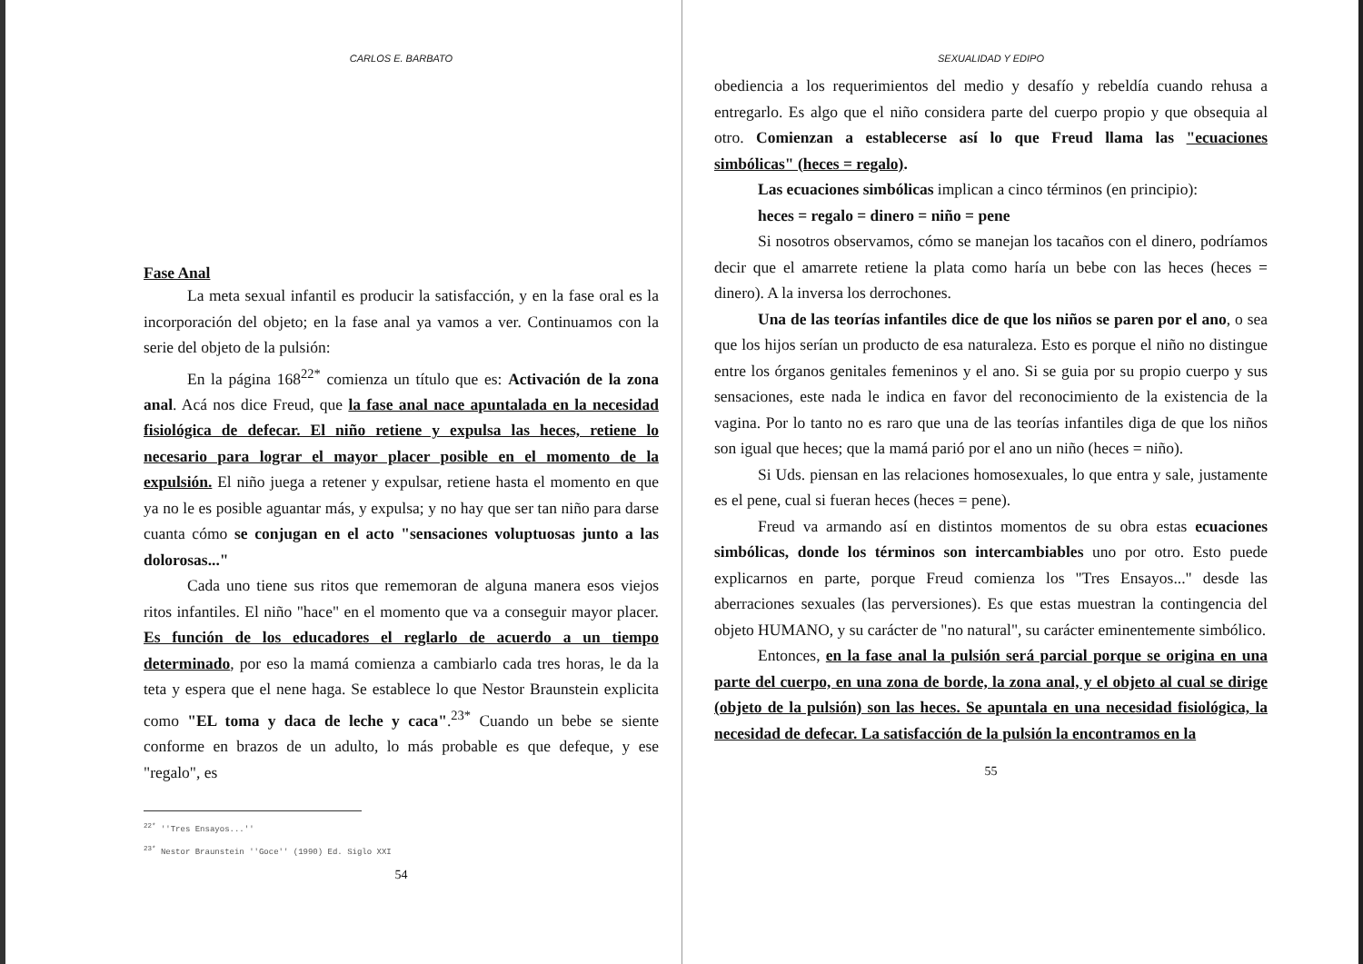CARLOS E. BARBATO
Fase Anal
La meta sexual infantil es producir la satisfacción, y en la fase oral es la incorporación del objeto; en la fase anal ya vamos a ver. Continuamos con la serie del objeto de la pulsión:
En la página 168<sup>22*</sup> comienza un título que es: Activación de la zona anal. Acá nos dice Freud, que la fase anal nace apuntalada en la necesidad fisiológica de defecar. El niño retiene y expulsa las heces, retiene lo necesario para lograr el mayor placer posible en el momento de la expulsión. El niño juega a retener y expulsar, retiene hasta el momento en que ya no le es posible aguantar más, y expulsa; y no hay que ser tan niño para darse cuanta cómo se conjugan en el acto "sensaciones voluptuosas junto a las dolorosas..."
Cada uno tiene sus ritos que rememoran de alguna manera esos viejos ritos infantiles. El niño "hace" en el momento que va a conseguir mayor placer. Es función de los educadores el reglarlo de acuerdo a un tiempo determinado, por eso la mamá comienza a cambiarlo cada tres horas, le da la teta y espera que el nene haga. Se establece lo que Nestor Braunstein explicita como "EL toma y daca de leche y caca".<sup>23*</sup> Cuando un bebe se siente conforme en brazos de un adulto, lo más probable es que defeque, y ese "regalo", es
<sup>22*</sup> ''Tres Ensayos...''
<sup>23*</sup> Nestor Braunstein ''Goce'' (1990) Ed. Siglo XXI
54
SEXUALIDAD Y EDIPO
obediencia a los requerimientos del medio y desafío y rebeldía cuando rehusa a entregarlo. Es algo que el niño considera parte del cuerpo propio y que obsequia al otro. Comienzan a establecerse así lo que Freud llama las "ecuaciones simbólicas" (heces = regalo).
Las ecuaciones simbólicas implican a cinco términos (en principio):
heces = regalo = dinero = niño = pene
Si nosotros observamos, cómo se manejan los tacaños con el dinero, podríamos decir que el amarrete retiene la plata como haría un bebe con las heces (heces = dinero). A la inversa los derrochones.
Una de las teorías infantiles dice de que los niños se paren por el ano, o sea que los hijos serían un producto de esa naturaleza. Esto es porque el niño no distingue entre los órganos genitales femeninos y el ano. Si se guia por su propio cuerpo y sus sensaciones, este nada le indica en favor del reconocimiento de la existencia de la vagina. Por lo tanto no es raro que una de las teorías infantiles diga de que los niños son igual que heces; que la mamá parió por el ano un niño (heces = niño).
Si Uds. piensan en las relaciones homosexuales, lo que entra y sale, justamente es el pene, cual si fueran heces (heces = pene).
Freud va armando así en distintos momentos de su obra estas ecuaciones simbólicas, donde los términos son intercambiables uno por otro. Esto puede explicarnos en parte, porque Freud comienza los "Tres Ensayos..." desde las aberraciones sexuales (las perversiones). Es que estas muestran la contingencia del objeto HUMANO, y su carácter de "no natural", su carácter eminentemente simbólico.
Entonces, en la fase anal la pulsión será parcial porque se origina en una parte del cuerpo, en una zona de borde, la zona anal, y el objeto al cual se dirige (objeto de la pulsión) son las heces. Se apuntala en una necesidad fisiológica, la necesidad de defecar. La satisfacción de la pulsión la encontramos en la
55